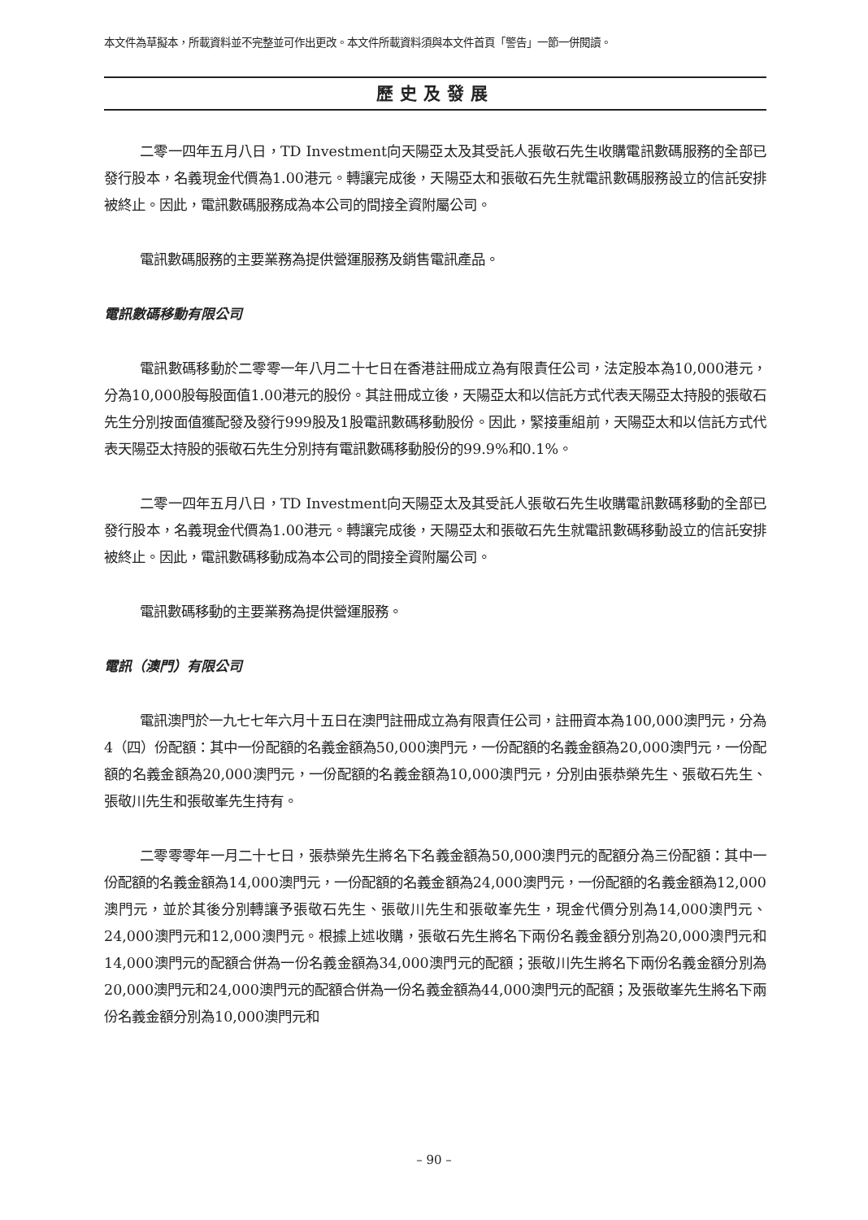本文件為草擬本，所載資料並不完整並可作出更改。本文件所載資料須與本文件首頁「警告」一節一併閱讀。
歷史及發展
二零一四年五月八日，TD Investment向天陽亞太及其受託人張敬石先生收購電訊數碼服務的全部已發行股本，名義現金代價為1.00港元。轉讓完成後，天陽亞太和張敬石先生就電訊數碼服務設立的信託安排被終止。因此，電訊數碼服務成為本公司的間接全資附屬公司。
電訊數碼服務的主要業務為提供營運服務及銷售電訊產品。
電訊數碼移動有限公司
電訊數碼移動於二零零一年八月二十七日在香港註冊成立為有限責任公司，法定股本為10,000港元，分為10,000股每股面值1.00港元的股份。其註冊成立後，天陽亞太和以信託方式代表天陽亞太持股的張敬石先生分別按面值獲配發及發行999股及1股電訊數碼移動股份。因此，緊接重組前，天陽亞太和以信託方式代表天陽亞太持股的張敬石先生分別持有電訊數碼移動股份的99.9%和0.1%。
二零一四年五月八日，TD Investment向天陽亞太及其受託人張敬石先生收購電訊數碼移動的全部已發行股本，名義現金代價為1.00港元。轉讓完成後，天陽亞太和張敬石先生就電訊數碼移動設立的信託安排被終止。因此，電訊數碼移動成為本公司的間接全資附屬公司。
電訊數碼移動的主要業務為提供營運服務。
電訊（澳門）有限公司
電訊澳門於一九七七年六月十五日在澳門註冊成立為有限責任公司，註冊資本為100,000澳門元，分為4（四）份配額：其中一份配額的名義金額為50,000澳門元，一份配額的名義金額為20,000澳門元，一份配額的名義金額為20,000澳門元，一份配額的名義金額為10,000澳門元，分別由張恭榮先生、張敬石先生、張敬川先生和張敬峯先生持有。
二零零零年一月二十七日，張恭榮先生將名下名義金額為50,000澳門元的配額分為三份配額：其中一份配額的名義金額為14,000澳門元，一份配額的名義金額為24,000澳門元，一份配額的名義金額為12,000澳門元，並於其後分別轉讓予張敬石先生、張敬川先生和張敬峯先生，現金代價分別為14,000澳門元、24,000澳門元和12,000澳門元。根據上述收購，張敬石先生將名下兩份名義金額分別為20,000澳門元和14,000澳門元的配額合併為一份名義金額為34,000澳門元的配額；張敬川先生將名下兩份名義金額分別為20,000澳門元和24,000澳門元的配額合併為一份名義金額為44,000澳門元的配額；及張敬峯先生將名下兩份名義金額分別為10,000澳門元和
– 90 –